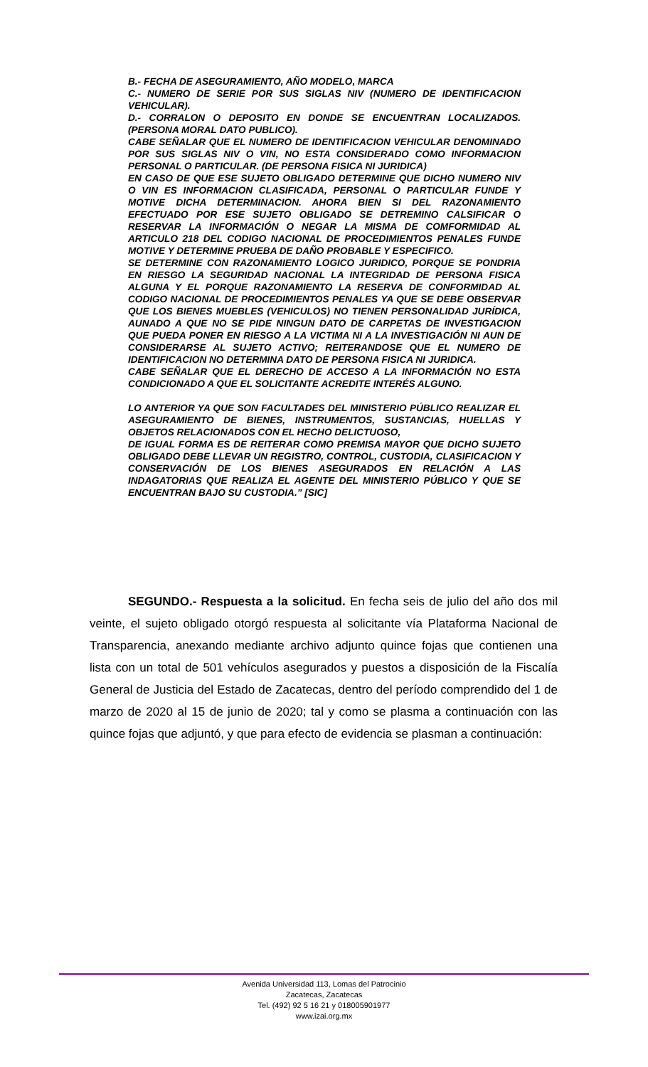B.- FECHA DE ASEGURAMIENTO, AÑO MODELO, MARCA
C.- NUMERO DE SERIE POR SUS SIGLAS NIV (NUMERO DE IDENTIFICACION VEHICULAR).
D.- CORRALON O DEPOSITO EN DONDE SE ENCUENTRAN LOCALIZADOS. (PERSONA MORAL DATO PUBLICO).
CABE SEÑALAR QUE EL NUMERO DE IDENTIFICACION VEHICULAR DENOMINADO POR SUS SIGLAS NIV O VIN, NO ESTA CONSIDERADO COMO INFORMACION PERSONAL O PARTICULAR. (DE PERSONA FISICA NI JURIDICA)
EN CASO DE QUE ESE SUJETO OBLIGADO DETERMINE QUE DICHO NUMERO NIV O VIN ES INFORMACION CLASIFICADA, PERSONAL O PARTICULAR FUNDE Y MOTIVE DICHA DETERMINACION. AHORA BIEN SI DEL RAZONAMIENTO EFECTUADO POR ESE SUJETO OBLIGADO SE DETREMINO CALSIFICAR O RESERVAR LA INFORMACIÓN O NEGAR LA MISMA DE COMFORMIDAD AL ARTICULO 218 DEL CODIGO NACIONAL DE PROCEDIMIENTOS PENALES FUNDE MOTIVE Y DETERMINE PRUEBA DE DAÑO PROBABLE Y ESPECIFICO.
SE DETERMINE CON RAZONAMIENTO LOGICO JURIDICO, PORQUE SE PONDRIA EN RIESGO LA SEGURIDAD NACIONAL LA INTEGRIDAD DE PERSONA FISICA ALGUNA Y EL PORQUE RAZONAMIENTO LA RESERVA DE CONFORMIDAD AL CODIGO NACIONAL DE PROCEDIMIENTOS PENALES YA QUE SE DEBE OBSERVAR QUE LOS BIENES MUEBLES (VEHICULOS) NO TIENEN PERSONALIDAD JURÍDICA, AUNADO A QUE NO SE PIDE NINGUN DATO DE CARPETAS DE INVESTIGACION QUE PUEDA PONER EN RIESGO A LA VICTIMA NI A LA INVESTIGACIÓN NI AUN DE CONSIDERARSE AL SUJETO ACTIVO; REITERANDOSE QUE EL NUMERO DE IDENTIFICACION NO DETERMINA DATO DE PERSONA FISICA NI JURIDICA.
CABE SEÑALAR QUE EL DERECHO DE ACCESO A LA INFORMACIÓN NO ESTA CONDICIONADO A QUE EL SOLICITANTE ACREDITE INTERÉS ALGUNO.
LO ANTERIOR YA QUE SON FACULTADES DEL MINISTERIO PÚBLICO REALIZAR EL ASEGURAMIENTO DE BIENES, INSTRUMENTOS, SUSTANCIAS, HUELLAS Y OBJETOS RELACIONADOS CON EL HECHO DELICTUOSO,
DE IGUAL FORMA ES DE REITERAR COMO PREMISA MAYOR QUE DICHO SUJETO OBLIGADO DEBE LLEVAR UN REGISTRO, CONTROL, CUSTODIA, CLASIFICACION Y CONSERVACIÓN DE LOS BIENES ASEGURADOS EN RELACIÓN A LAS INDAGATORIAS QUE REALIZA EL AGENTE DEL MINISTERIO PÚBLICO Y QUE SE ENCUENTRAN BAJO SU CUSTODIA.” [SIC]
SEGUNDO.- Respuesta a la solicitud. En fecha seis de julio del año dos mil veinte, el sujeto obligado otorgó respuesta al solicitante vía Plataforma Nacional de Transparencia, anexando mediante archivo adjunto quince fojas que contienen una lista con un total de 501 vehículos asegurados y puestos a disposición de la Fiscalía General de Justicia del Estado de Zacatecas, dentro del período comprendido del 1 de marzo de 2020 al 15 de junio de 2020; tal y como se plasma a continuación con las quince fojas que adjuntó, y que para efecto de evidencia se plasman a continuación:
Avenida Universidad 113, Lomas del Patrocinio
Zacatecas, Zacatecas
Tel. (492) 92 5 16 21 y 018005901977
www.izai.org.mx